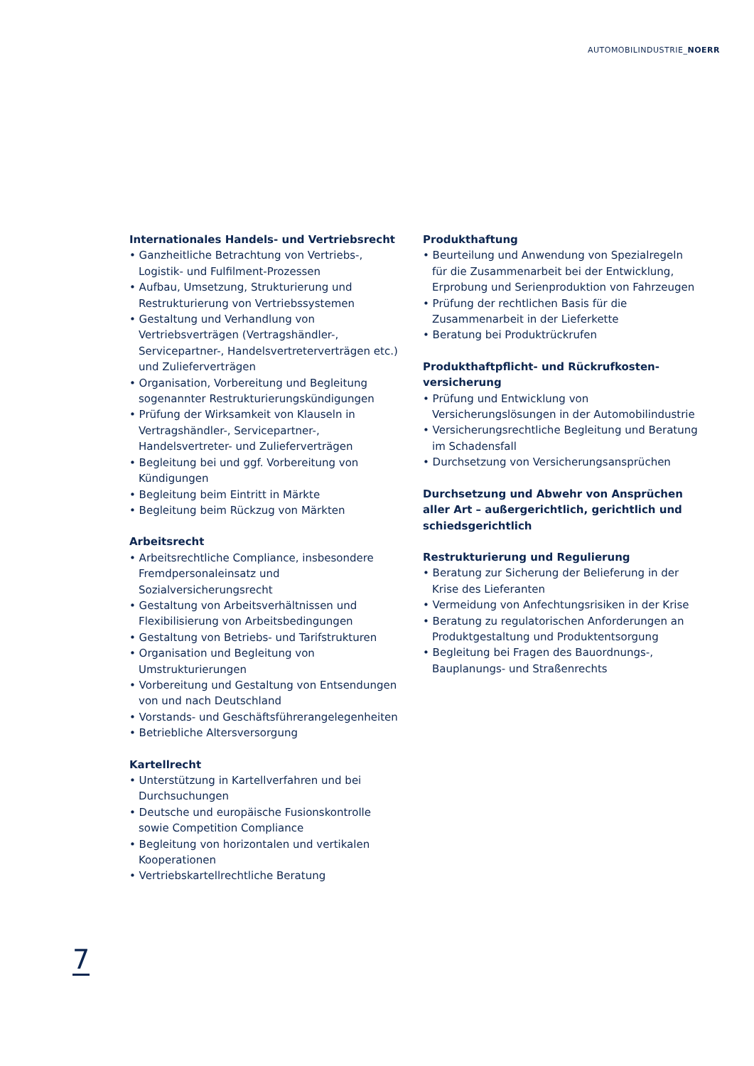AUTOMOBILINDUSTRIE_NOERR
Internationales Handels- und Vertriebsrecht
• Ganzheitliche Betrachtung von Vertriebs-, Logistik- und Fulfilment-Prozessen
• Aufbau, Umsetzung, Strukturierung und Restrukturierung von Vertriebssystemen
• Gestaltung und Verhandlung von Vertriebsverträgen (Vertragshändler-, Servicepartner-, Handelsvertreterverträgen etc.) und Zulieferverträgen
• Organisation, Vorbereitung und Begleitung sogenannter Restrukturierungskündigungen
• Prüfung der Wirksamkeit von Klauseln in Vertragshändler-, Servicepartner-, Handelsvertreter- und Zulieferverträgen
• Begleitung bei und ggf. Vorbereitung von Kündigungen
• Begleitung beim Eintritt in Märkte
• Begleitung beim Rückzug von Märkten
Arbeitsrecht
• Arbeitsrechtliche Compliance, insbesondere Fremdpersonaleinsatz und Sozialversicherungsrecht
• Gestaltung von Arbeitsverhältnissen und Flexibilisierung von Arbeitsbedingungen
• Gestaltung von Betriebs- und Tarifstrukturen
• Organisation und Begleitung von Umstrukturierungen
• Vorbereitung und Gestaltung von Entsendungen von und nach Deutschland
• Vorstands- und Geschäftsführerangelegenheiten
• Betriebliche Altersversorgung
Kartellrecht
• Unterstützung in Kartellverfahren und bei Durchsuchungen
• Deutsche und europäische Fusionskontrolle sowie Competition Compliance
• Begleitung von horizontalen und vertikalen Kooperationen
• Vertriebskartellrechtliche Beratung
Produkthaftung
• Beurteilung und Anwendung von Spezialregeln für die Zusammenarbeit bei der Entwicklung, Erprobung und Serienproduktion von Fahrzeugen
• Prüfung der rechtlichen Basis für die Zusammenarbeit in der Lieferkette
• Beratung bei Produktrückrufen
Produkthaftpflicht- und Rückrufkosten-
versicherung
• Prüfung und Entwicklung von Versicherungslösungen in der Automobilindustrie
• Versicherungsrechtliche Begleitung und Beratung im Schadensfall
• Durchsetzung von Versicherungsansprüchen
Durchsetzung und Abwehr von Ansprüchen aller Art – außergerichtlich, gerichtlich und schiedsgerichtlich
Restrukturierung und Regulierung
• Beratung zur Sicherung der Belieferung in der Krise des Lieferanten
• Vermeidung von Anfechtungsrisiken in der Krise
• Beratung zu regulatorischen Anforderungen an Produktgestaltung und Produktentsorgung
• Begleitung bei Fragen des Bauordnungs-, Bauplanungs- und Straßenrechts
7